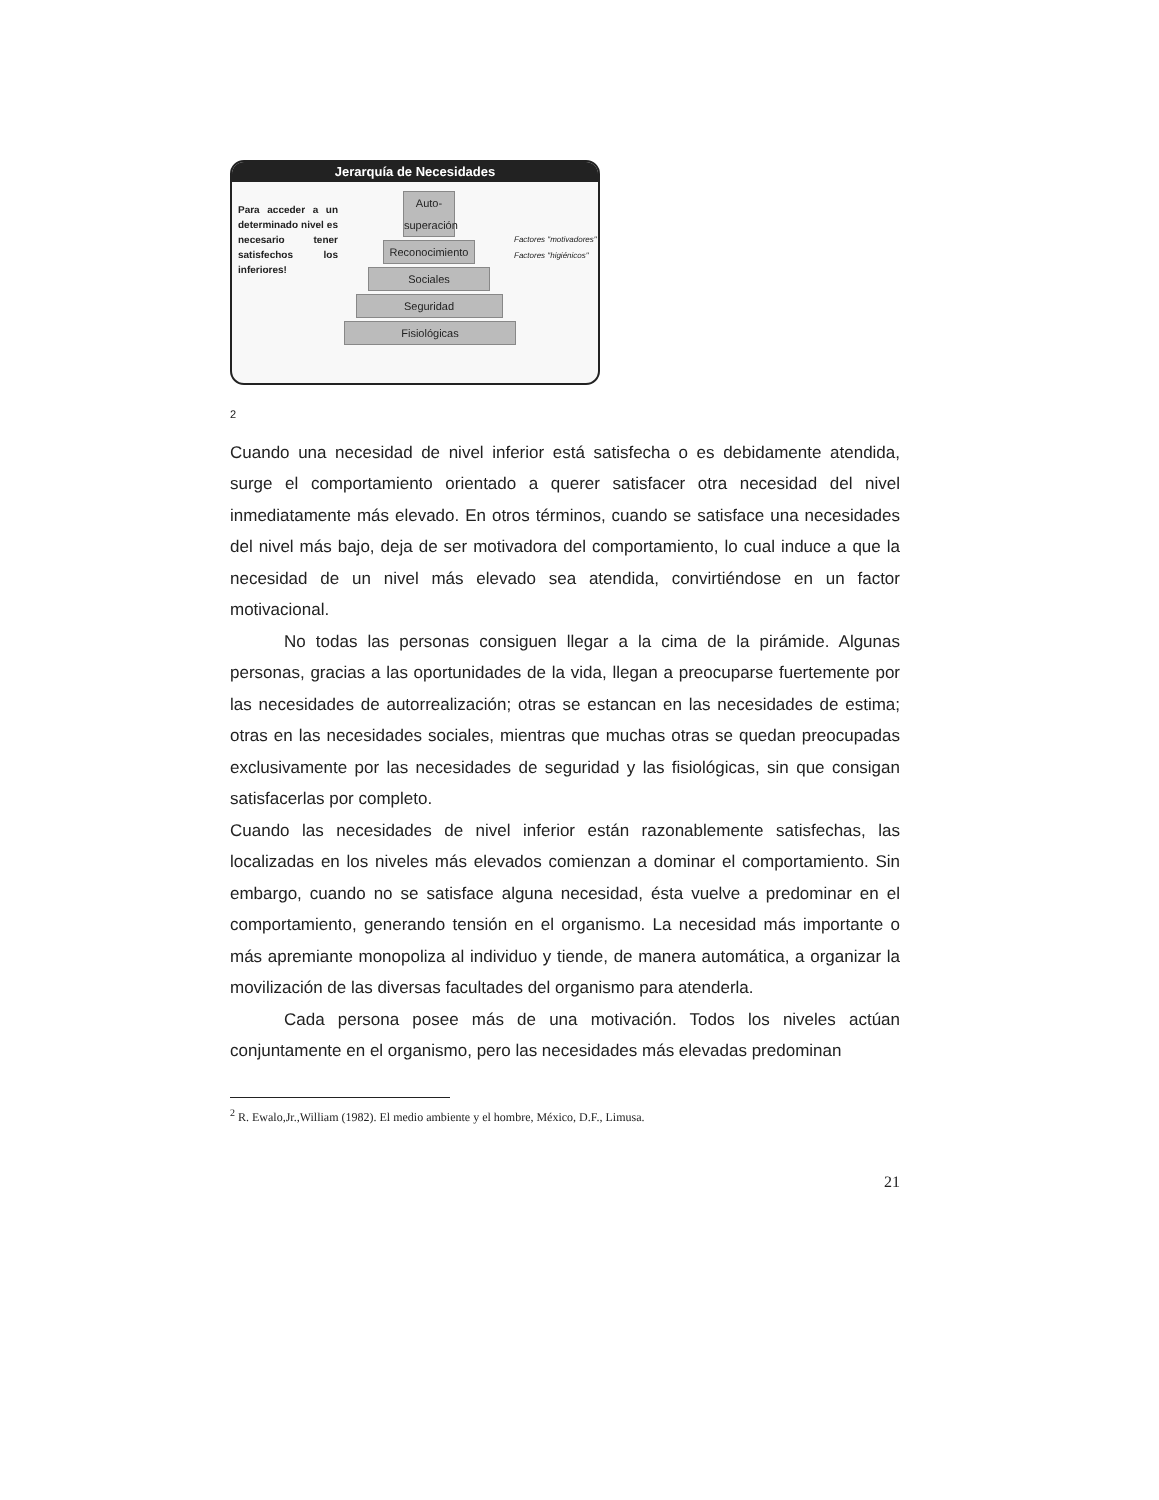Jerarquía de Necesidades
Para acceder a un determinado nivel es necesario tener satisfechos los inferiores!
Auto-superación
Reconocimiento
Sociales
Seguridad
Fisiológicas
Factores "motivadores"
Factores "higiénicos"
2
Cuando una necesidad de nivel inferior está satisfecha o es debidamente atendida, surge el comportamiento orientado a querer satisfacer otra necesidad del nivel inmediatamente más elevado. En otros términos, cuando se satisface una necesidades del nivel más bajo, deja de ser motivadora del comportamiento, lo cual induce a que la necesidad de un nivel más elevado sea atendida, convirtiéndose en un factor motivacional.
No todas las personas consiguen llegar a la cima de la pirámide. Algunas personas, gracias a las oportunidades de la vida, llegan a preocuparse fuertemente por las necesidades de autorrealización; otras se estancan en las necesidades de estima; otras en las necesidades sociales, mientras que muchas otras se quedan preocupadas exclusivamente por las necesidades de seguridad y las fisiológicas, sin que consigan satisfacerlas por completo.
Cuando las necesidades de nivel inferior están razonablemente satisfechas, las localizadas en los niveles más elevados comienzan a dominar el comportamiento. Sin embargo, cuando no se satisface alguna necesidad, ésta vuelve a predominar en el comportamiento, generando tensión en el organismo. La necesidad más importante o más apremiante monopoliza al individuo y tiende, de manera automática, a organizar la movilización de las diversas facultades del organismo para atenderla.
Cada persona posee más de una motivación. Todos los niveles actúan conjuntamente en el organismo, pero las necesidades más elevadas predominan
<sup>2</sup> R. Ewalo,Jr.,William (1982). El medio ambiente y el hombre, México, D.F., Limusa.
21